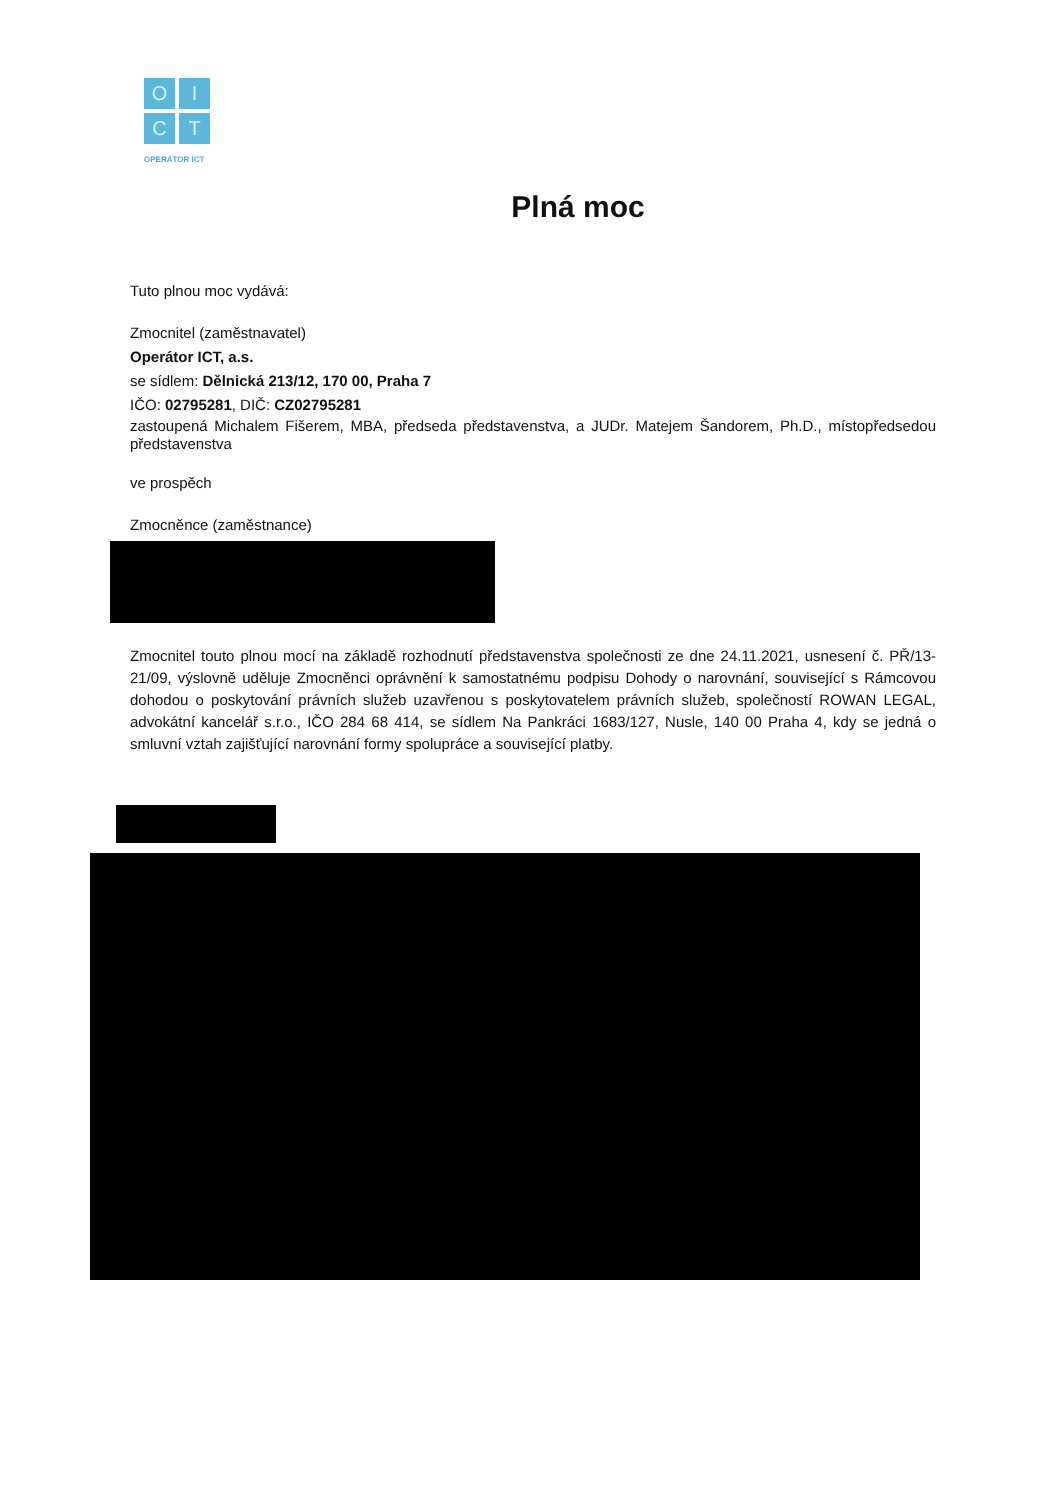O
I
C
T
OPERÁTOR ICT
Plná moc
Tuto plnou moc vydává:
Zmocnitel (zaměstnavatel)
Operátor ICT, a.s.
se sídlem: Dělnická 213/12, 170 00, Praha 7
IČO: 02795281, DIČ: CZ02795281
zastoupená Michalem Fišerem, MBA, předseda představenstva, a JUDr. Matejem Šandorem, Ph.D., místopředsedou představenstva
ve prospěch
Zmocněnce (zaměstnance)
Zmocnitel touto plnou mocí na základě rozhodnutí představenstva společnosti ze dne 24.11.2021, usnesení č. PŘ/13-21/09, výslovně uděluje Zmocněnci oprávnění k samostatnému podpisu Dohody o narovnání, související s Rámcovou dohodou o poskytování právních služeb uzavřenou s poskytovatelem právních služeb, společností ROWAN LEGAL, advokátní kancelář s.r.o., IČO 284 68 414, se sídlem Na Pankráci 1683/127, Nusle, 140 00 Praha 4, kdy se jedná o smluvní vztah zajišťující narovnání formy spolupráce a související platby.